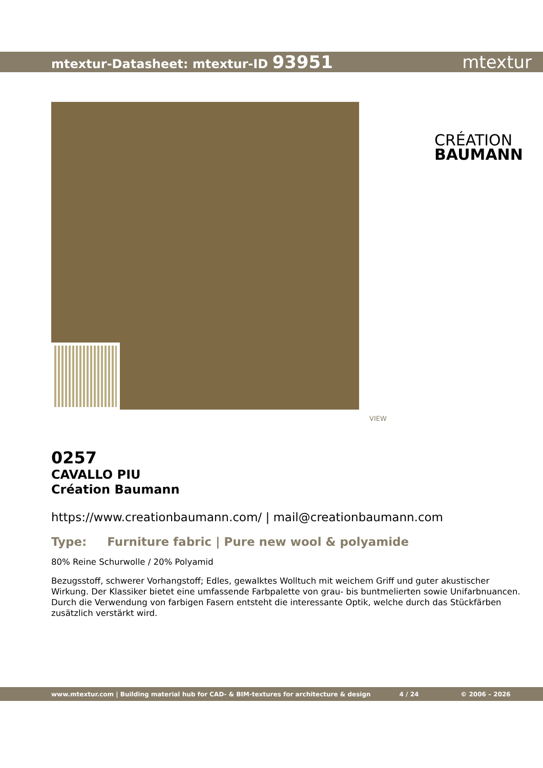mtextur-Datasheet: mtextur-ID 93951
mtextur
CRÉATION
BAUMANN
VIEW
0257
CAVALLO PIU
Création Baumann
https://www.creationbaumann.com/ | mail@creationbaumann.com
Type: Furniture fabric | Pure new wool & polyamide
80% Reine Schurwolle / 20% Polyamid
Bezugsstoff, schwerer Vorhangstoff; Edles, gewalktes Wolltuch mit weichem Griff und guter akustischer Wirkung. Der Klassiker bietet eine umfassende Farbpalette von grau- bis buntmelierten sowie Unifarbnuancen. Durch die Verwendung von farbigen Fasern entsteht die interessante Optik, welche durch das Stückfärben zusätzlich verstärkt wird.
www.mtextur.com | Building material hub for CAD- & BIM-textures for architecture & design 4 / 24 © 2006 – 2026